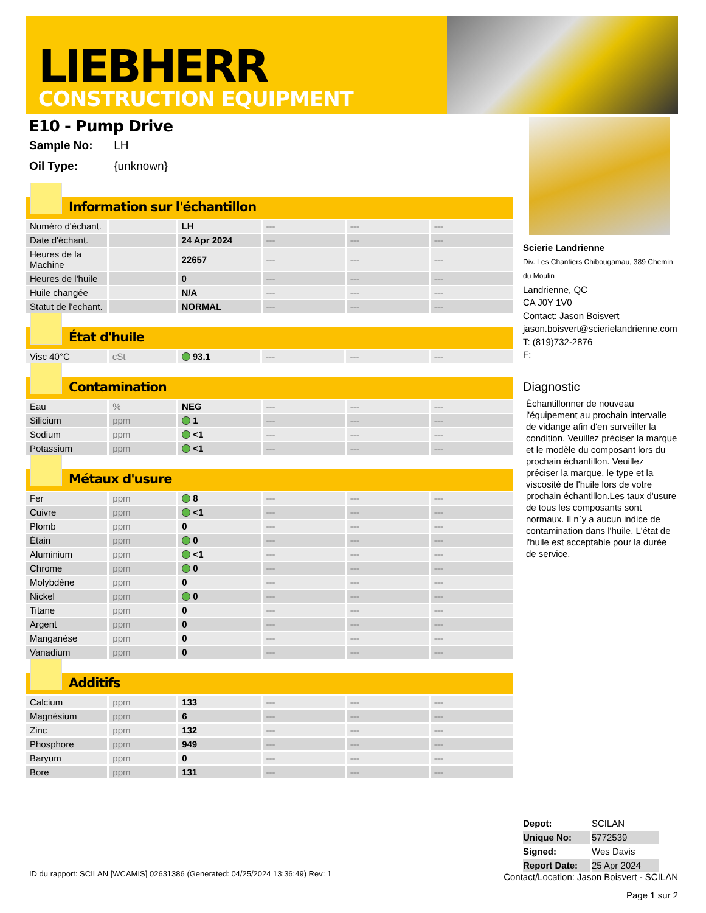LIEBHERR
CONSTRUCTION EQUIPMENT
E10 - Pump Drive
Sample No: LH
Oil Type: {unknown}
Information sur l'échantillon
| Numéro d'échant. | | LH | --- | --- | --- |
| Date d'échant. | | 24 Apr 2024 | --- | --- | --- |
| Heures de la Machine | | 22657 | --- | --- | --- |
| Heures de l'huile | | 0 | --- | --- | --- |
| Huile changée | | N/A | --- | --- | --- |
| Statut de l'echant. | | NORMAL | --- | --- | --- |
État d'huile
| Visc 40°C | cSt | 93.1 | --- | --- | --- |
Contamination
| Eau | % | NEG | --- | --- | --- |
| Silicium | ppm | 1 | --- | --- | --- |
| Sodium | ppm | <1 | --- | --- | --- |
| Potassium | ppm | <1 | --- | --- | --- |
Métaux d'usure
| Fer | ppm | 8 | --- | --- | --- |
| Cuivre | ppm | <1 | --- | --- | --- |
| Plomb | ppm | 0 | --- | --- | --- |
| Étain | ppm | 0 | --- | --- | --- |
| Aluminium | ppm | <1 | --- | --- | --- |
| Chrome | ppm | 0 | --- | --- | --- |
| Molybdène | ppm | 0 | --- | --- | --- |
| Nickel | ppm | 0 | --- | --- | --- |
| Titane | ppm | 0 | --- | --- | --- |
| Argent | ppm | 0 | --- | --- | --- |
| Manganèse | ppm | 0 | --- | --- | --- |
| Vanadium | ppm | 0 | --- | --- | --- |
Additifs
| Calcium | ppm | 133 | --- | --- | --- |
| Magnésium | ppm | 6 | --- | --- | --- |
| Zinc | ppm | 132 | --- | --- | --- |
| Phosphore | ppm | 949 | --- | --- | --- |
| Baryum | ppm | 0 | --- | --- | --- |
| Bore | ppm | 131 | --- | --- | --- |
Scierie Landrienne
Div. Les Chantiers Chibougamau, 389 Chemin du Moulin
Landrienne, QC
CA J0Y 1V0
Contact: Jason Boisvert
jason.boisvert@scierielandrienne.com
T: (819)732-2876
F:
Diagnostic
Échantillonner de nouveau l'équipement au prochain intervalle de vidange afin d'en surveiller la condition. Veuillez préciser la marque et le modèle du composant lors du prochain échantillon. Veuillez préciser la marque, le type et la viscosité de l'huile lors de votre prochain échantillon.Les taux d'usure de tous les composants sont normaux. Il n`y a aucun indice de contamination dans l'huile. L'état de l'huile est acceptable pour la durée de service.
| Depot: | SCILAN |
| Unique No: | 5772539 |
| Signed: | Wes Davis |
| Report Date: | 25 Apr 2024 |
ID du rapport: SCILAN [WCAMIS] 02631386 (Generated: 04/25/2024 13:36:49) Rev: 1
Contact/Location: Jason Boisvert - SCILAN
Page 1 sur 2